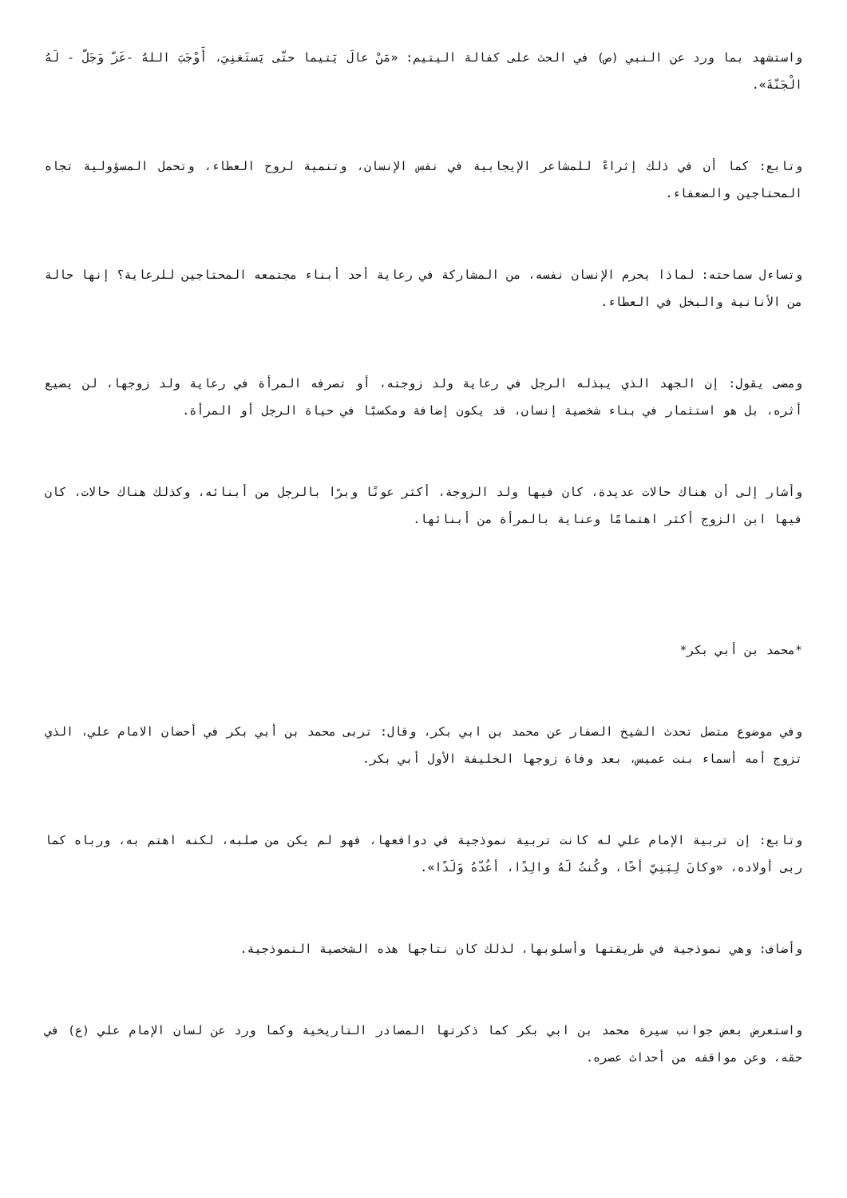واستشهد بما ورد عن النبي (ص) في الحث على كفالة اليتيم: «مَنْ عالَ يَتيما حتّى يَستَغنِيَ، أَوْجَبَ اللهُ -عَزّ وَجَلّ - لَهُ الْجَنّةَ».
وتابع: كما أن في ذلك إثراءً للمشاعر الإيجابية في نفس الإنسان، وتنمية لروح العطاء، وتحمل المسؤولية تجاه المحتاجين والضعفاء.
وتساءل سماحته: لماذا يحرم الإنسان نفسه، من المشاركة في رعاية أحد أبناء مجتمعه المحتاجين للرعاية؟ إنها حالة من الأنانية والبخل في العطاء.
ومضى يقول: إن الجهد الذي يبذله الرجل في رعاية ولد زوجته، أو تصرفه المرأة في رعاية ولد زوجها، لن يضيع أثره، بل هو استثمار في بناء شخصية إنسان، قد يكون إضافة ومكسبًا في حياة الرجل أو المرأة.
وأشار إلى أن هناك حالات عديدة، كان فيها ولد الزوجة، أكثر عونًا وبرًا بالرجل من أبنائه، وكذلك هناك حالات، كان فيها ابن الزوج أكثر اهتمامًا وعناية بالمرأة من أبنائها.
*محمد بن أبي بكر*
وفي موضوع متصل تحدث الشيخ الصفار عن محمد بن ابي بكر، وقال: تربى محمد بن أبي بكر في أحضان الامام علي، الذي تزوج أمه أسماء بنت عميس، بعد وفاة زوجها الخليفة الأول أبي بكر.
وتابع: إن تربية الإمام علي له كانت تربية نموذجية في دوافعها، فهو لم يكن من صلبه، لكنه اهتم به، ورباه كما ربى أولاده، «وكانَ لِبَنِيّ أخًا، وكُنتُ لَهُ والِدًا، أعُدّهُ وَلَدًا».
وأضاف: وهي نموذجية في طريقتها وأسلوبها، لذلك كان نتاجها هذه الشخصية النموذجية.
واستعرض بعض جوانب سيرة محمد بن ابي بكر كما ذكرتها المصادر التاريخية وكما ورد عن لسان الإمام علي (ع) في حقه، وعن مواقفه من أحداث عصره.